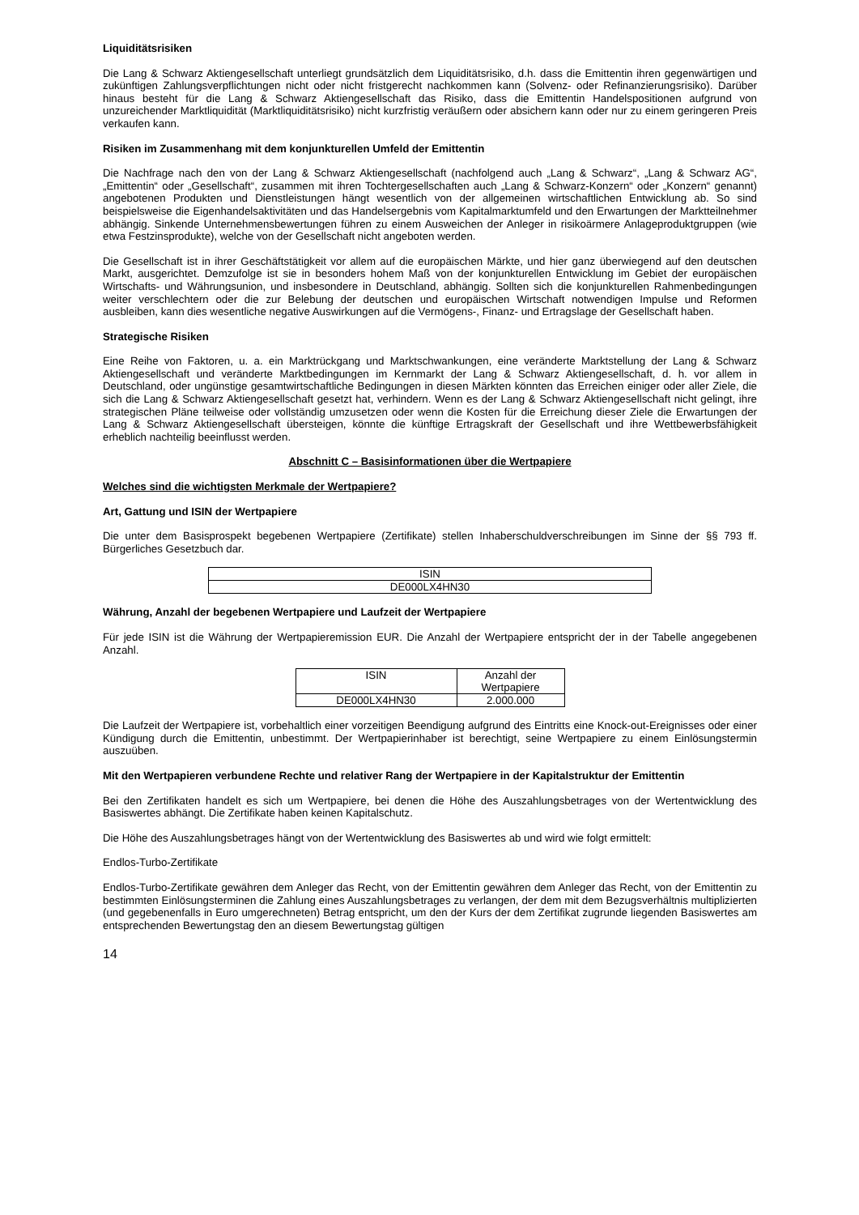Liquiditätsrisiken
Die Lang & Schwarz Aktiengesellschaft unterliegt grundsätzlich dem Liquiditätsrisiko, d.h. dass die Emittentin ihren gegenwärtigen und zukünftigen Zahlungsverpflichtungen nicht oder nicht fristgerecht nachkommen kann (Solvenz- oder Refinanzierungsrisiko). Darüber hinaus besteht für die Lang & Schwarz Aktiengesellschaft das Risiko, dass die Emittentin Handelspositionen aufgrund von unzureichender Marktliquidität (Marktliquiditätsrisiko) nicht kurzfristig veräußern oder absichern kann oder nur zu einem geringeren Preis verkaufen kann.
Risiken im Zusammenhang mit dem konjunkturellen Umfeld der Emittentin
Die Nachfrage nach den von der Lang & Schwarz Aktiengesellschaft (nachfolgend auch „Lang & Schwarz“, „Lang & Schwarz AG“, „Emittentin“ oder „Gesellschaft“, zusammen mit ihren Tochtergesellschaften auch „Lang & Schwarz-Konzern“ oder „Konzern“ genannt) angebotenen Produkten und Dienstleistungen hängt wesentlich von der allgemeinen wirtschaftlichen Entwicklung ab. So sind beispielsweise die Eigenhandelsaktivitäten und das Handelsergebnis vom Kapitalmarktumfeld und den Erwartungen der Marktteilnehmer abhängig. Sinkende Unternehmensbewertungen führen zu einem Ausweichen der Anleger in risikoärmere Anlageproduktgruppen (wie etwa Festzinsprodukte), welche von der Gesellschaft nicht angeboten werden.
Die Gesellschaft ist in ihrer Geschäftstätigkeit vor allem auf die europäischen Märkte, und hier ganz überwiegend auf den deutschen Markt, ausgerichtet. Demzufolge ist sie in besonders hohem Maß von der konjunkturellen Entwicklung im Gebiet der europäischen Wirtschafts- und Währungsunion, und insbesondere in Deutschland, abhängig. Sollten sich die konjunkturellen Rahmenbedingungen weiter verschlechtern oder die zur Belebung der deutschen und europäischen Wirtschaft notwendigen Impulse und Reformen ausbleiben, kann dies wesentliche negative Auswirkungen auf die Vermögens-, Finanz- und Ertragslage der Gesellschaft haben.
Strategische Risiken
Eine Reihe von Faktoren, u. a. ein Marktrückgang und Marktschwankungen, eine veränderte Marktstellung der Lang & Schwarz Aktiengesellschaft und veränderte Marktbedingungen im Kernmarkt der Lang & Schwarz Aktiengesellschaft, d. h. vor allem in Deutschland, oder ungünstige gesamtwirtschaftliche Bedingungen in diesen Märkten könnten das Erreichen einiger oder aller Ziele, die sich die Lang & Schwarz Aktiengesellschaft gesetzt hat, verhindern. Wenn es der Lang & Schwarz Aktiengesellschaft nicht gelingt, ihre strategischen Pläne teilweise oder vollständig umzusetzen oder wenn die Kosten für die Erreichung dieser Ziele die Erwartungen der Lang & Schwarz Aktiengesellschaft übersteigen, könnte die künftige Ertragskraft der Gesellschaft und ihre Wettbewerbsfähigkeit erheblich nachteilig beeinflusst werden.
Abschnitt C – Basisinformationen über die Wertpapiere
Welches sind die wichtigsten Merkmale der Wertpapiere?
Art, Gattung und ISIN der Wertpapiere
Die unter dem Basisprospekt begebenen Wertpapiere (Zertifikate) stellen Inhaberschuldverschreibungen im Sinne der §§ 793 ff. Bürgerliches Gesetzbuch dar.
| ISIN |
| DE000LX4HN30 |
Währung, Anzahl der begebenen Wertpapiere und Laufzeit der Wertpapiere
Für jede ISIN ist die Währung der Wertpapieremission EUR. Die Anzahl der Wertpapiere entspricht der in der Tabelle angegebenen Anzahl.
| ISIN | Anzahl der Wertpapiere |
| DE000LX4HN30 | 2.000.000 |
Die Laufzeit der Wertpapiere ist, vorbehaltlich einer vorzeitigen Beendigung aufgrund des Eintritts eine Knock-out-Ereignisses oder einer Kündigung durch die Emittentin, unbestimmt. Der Wertpapierinhaber ist berechtigt, seine Wertpapiere zu einem Einlösungstermin auszuüben.
Mit den Wertpapieren verbundene Rechte und relativer Rang der Wertpapiere in der Kapitalstruktur der Emittentin
Bei den Zertifikaten handelt es sich um Wertpapiere, bei denen die Höhe des Auszahlungsbetrages von der Wertentwicklung des Basiswertes abhängt. Die Zertifikate haben keinen Kapitalschutz.
Die Höhe des Auszahlungsbetrages hängt von der Wertentwicklung des Basiswertes ab und wird wie folgt ermittelt:
Endlos-Turbo-Zertifikate
Endlos-Turbo-Zertifikate gewähren dem Anleger das Recht, von der Emittentin gewähren dem Anleger das Recht, von der Emittentin zu bestimmten Einlösungsterminen die Zahlung eines Auszahlungsbetrages zu verlangen, der dem mit dem Bezugsverhältnis multiplizierten (und gegebenenfalls in Euro umgerechneten) Betrag entspricht, um den der Kurs der dem Zertifikat zugrunde liegenden Basiswertes am entsprechenden Bewertungstag den an diesem Bewertungstag gültigen
14